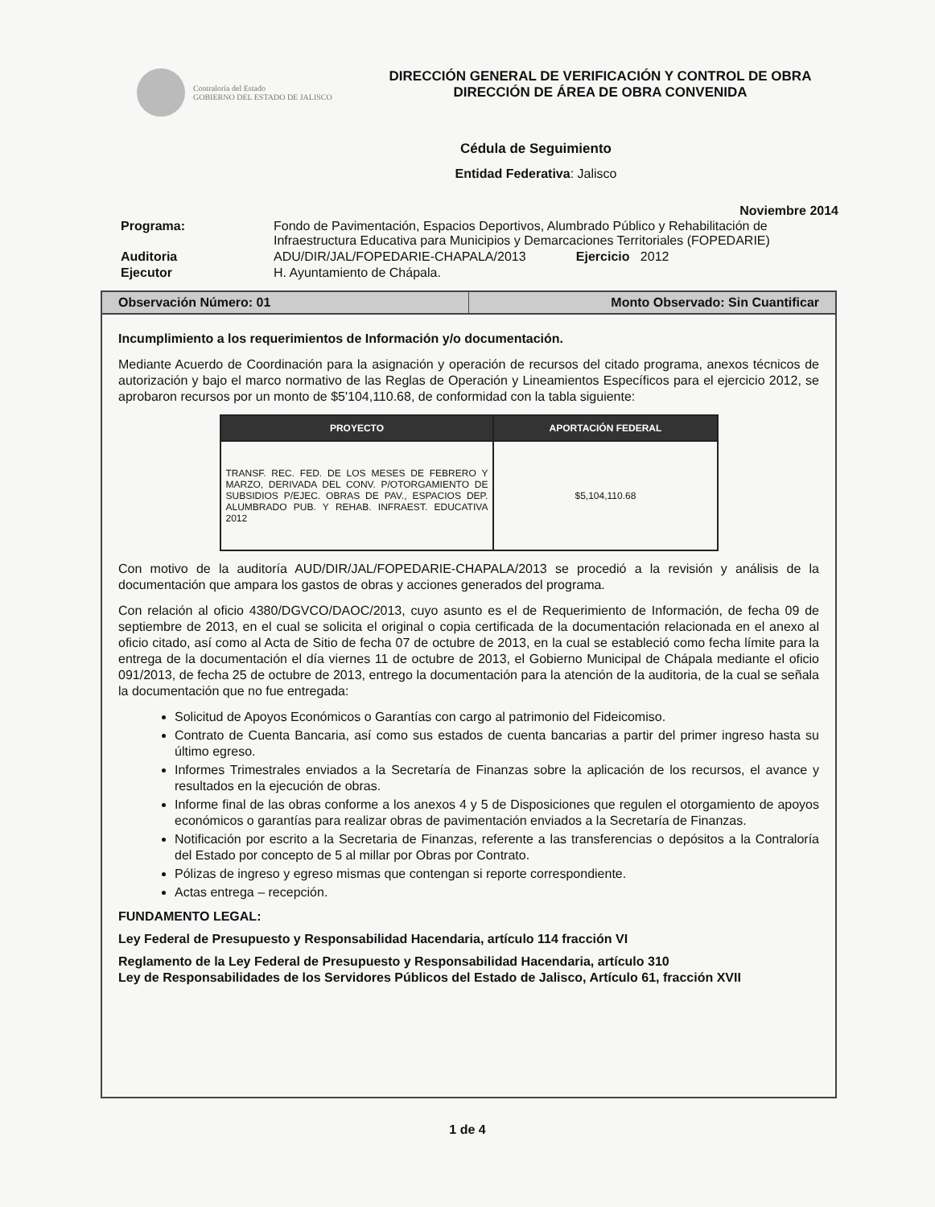Contraloría del Estado
GOBIERNO DEL ESTADO DE JALISCO
DIRECCIÓN GENERAL DE VERIFICACIÓN Y CONTROL DE OBRA
DIRECCIÓN DE ÁREA DE OBRA CONVENIDA
Cédula de Seguimiento
Entidad Federativa: Jalisco
Noviembre 2014
| Programa: | Fondo de Pavimentación, Espacios Deportivos, Alumbrado Público y Rehabilitación de Infraestructura Educativa para Municipios y Demarcaciones Territoriales (FOPEDARIE) |
| Auditoria | ADU/DIR/JAL/FOPEDARIE-CHAPALA/2013 Ejercicio 2012 |
| Ejecutor | H. Ayuntamiento de Chápala. |
Observación Número: 01 Monto Observado: Sin Cuantificar
Incumplimiento a los requerimientos de Información y/o documentación.
Mediante Acuerdo de Coordinación para la asignación y operación de recursos del citado programa, anexos técnicos de autorización y bajo el marco normativo de las Reglas de Operación y Lineamientos Específicos para el ejercicio 2012, se aprobaron recursos por un monto de $5'104,110.68, de conformidad con la tabla siguiente:
| PROYECTO | APORTACIÓN FEDERAL |
| --- | --- |
| TRANSF. REC. FED. DE LOS MESES DE FEBRERO Y MARZO, DERIVADA DEL CONV. P/OTORGAMIENTO DE SUBSIDIOS P/EJEC. OBRAS DE PAV., ESPACIOS DEP. ALUMBRADO PUB. Y REHAB. INFRAEST. EDUCATIVA 2012 | $5,104,110.68 |
Con motivo de la auditoría AUD/DIR/JAL/FOPEDARIE-CHAPALA/2013 se procedió a la revisión y análisis de la documentación que ampara los gastos de obras y acciones generados del programa.
Con relación al oficio 4380/DGVCO/DAOC/2013, cuyo asunto es el de Requerimiento de Información, de fecha 09 de septiembre de 2013, en el cual se solicita el original o copia certificada de la documentación relacionada en el anexo al oficio citado, así como al Acta de Sitio de fecha 07 de octubre de 2013, en la cual se estableció como fecha límite para la entrega de la documentación el día viernes 11 de octubre de 2013, el Gobierno Municipal de Chápala mediante el oficio 091/2013, de fecha 25 de octubre de 2013, entrego la documentación para la atención de la auditoria, de la cual se señala la documentación que no fue entregada:
Solicitud de Apoyos Económicos o Garantías con cargo al patrimonio del Fideicomiso.
Contrato de Cuenta Bancaria, así como sus estados de cuenta bancarias a partir del primer ingreso hasta su último egreso.
Informes Trimestrales enviados a la Secretaría de Finanzas sobre la aplicación de los recursos, el avance y resultados en la ejecución de obras.
Informe final de las obras conforme a los anexos 4 y 5 de Disposiciones que regulen el otorgamiento de apoyos económicos o garantías para realizar obras de pavimentación enviados a la Secretaría de Finanzas.
Notificación por escrito a la Secretaria de Finanzas, referente a las transferencias o depósitos a la Contraloría del Estado por concepto de 5 al millar por Obras por Contrato.
Pólizas de ingreso y egreso mismas que contengan si reporte correspondiente.
Actas entrega – recepción.
FUNDAMENTO LEGAL:
Ley Federal de Presupuesto y Responsabilidad Hacendaria, artículo 114 fracción VI
Reglamento de la Ley Federal de Presupuesto y Responsabilidad Hacendaria, artículo 310
Ley de Responsabilidades de los Servidores Públicos del Estado de Jalisco, Artículo 61, fracción XVII
1 de 4